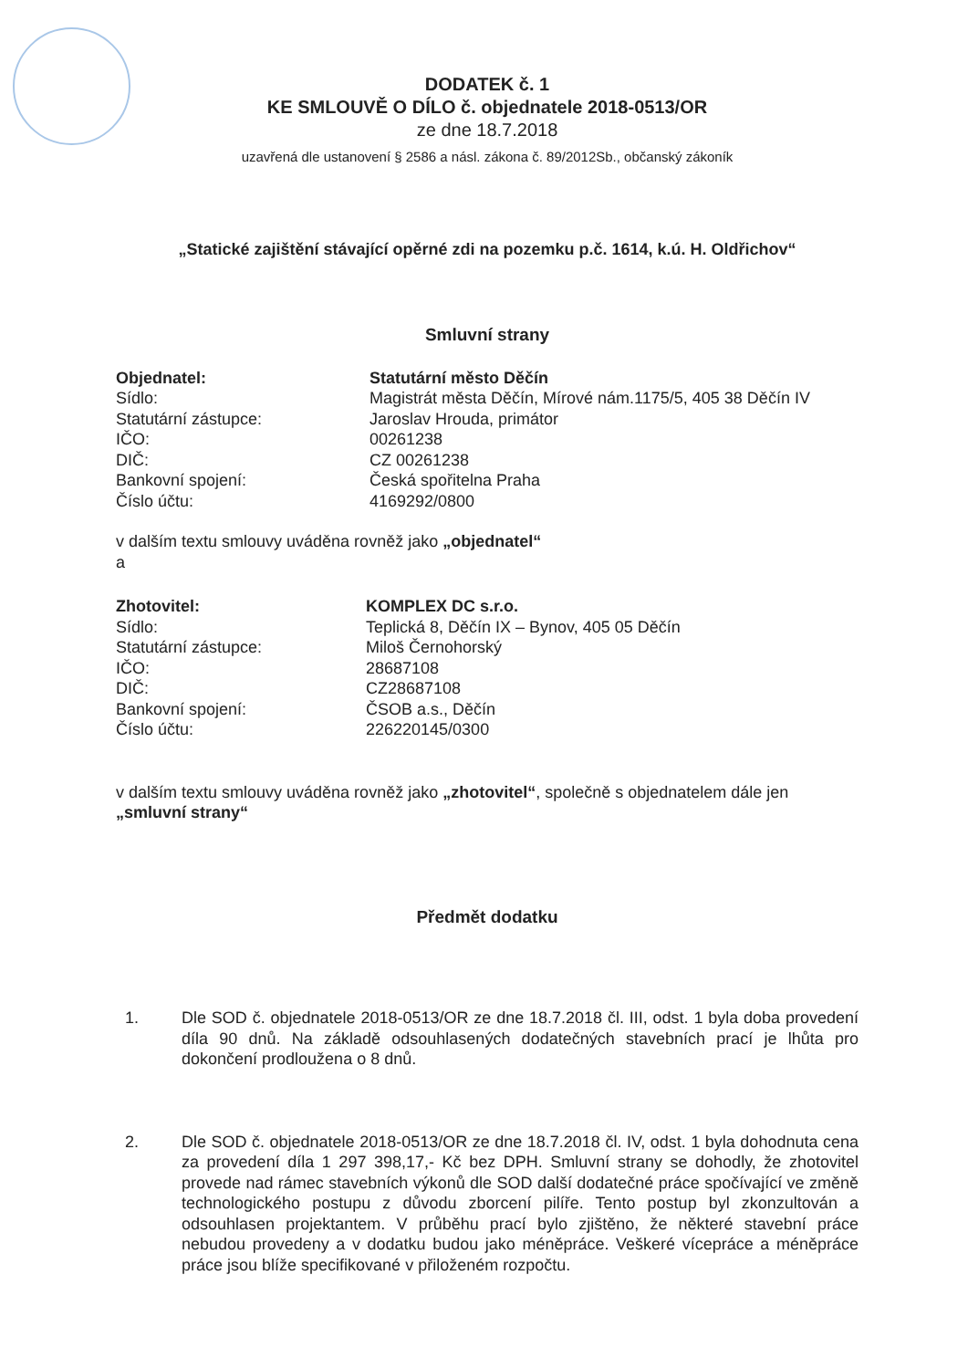DODATEK č. 1
KE SMLOUVĚ O DÍLO č. objednatele 2018-0513/OR
ze dne 18.7.2018
uzavřená dle ustanovení § 2586 a násl. zákona č. 89/2012Sb., občanský zákoník
„Statické zajištění stávající opěrné zdi na pozemku p.č. 1614, k.ú. H. Oldřichov“
Smluvní strany
Objednatel: Statutární město Děčín Sídlo: Magistrát města Děčín, Mírové nám.1175/5, 405 38 Děčín IV Statutární zástupce: Jaroslav Hrouda, primátor IČO: 00261238 DIČ: CZ 00261238 Bankovní spojení: Česká spořitelna Praha Číslo účtu: 4169292/0800
v dalším textu smlouvy uváděna rovněž jako „objednatel“
a
Zhotovitel: KOMPLEX DC s.r.o. Sídlo: Teplická 8, Děčín IX – Bynov, 405 05 Děčín Statutární zástupce: Miloš Černohorský IČO: 28687108 DIČ: CZ28687108 Bankovní spojení: ČSOB a.s., Děčín Číslo účtu: 226220145/0300
v dalším textu smlouvy uváděna rovněž jako „zhotovitel“, společně s objednatelem dále jen „smluvní strany“
Předmět dodatku
1. Dle SOD č. objednatele 2018-0513/OR ze dne 18.7.2018 čl. III, odst. 1 byla doba provedení díla 90 dnů. Na základě odsouhlasených dodatečných stavebních prací je lhůta pro dokončení prodloužena o 8 dnů.
2. Dle SOD č. objednatele 2018-0513/OR ze dne 18.7.2018 čl. IV, odst. 1 byla dohodnuta cena za provedení díla 1 297 398,17,- Kč bez DPH. Smluvní strany se dohodly, že zhotovitel provede nad rámec stavebních výkonů dle SOD další dodatečné práce spočívající ve změně technologického postupu z důvodu zborcení pilíře. Tento postup byl zkonzultován a odsouhlasen projektantem. V průběhu prací bylo zjištěno, že některé stavební práce nebudou provedeny a v dodatku budou jako méněpráce. Veškeré vícepráce a méněpráce práce jsou blíže specifikované v přiloženém rozpočtu.